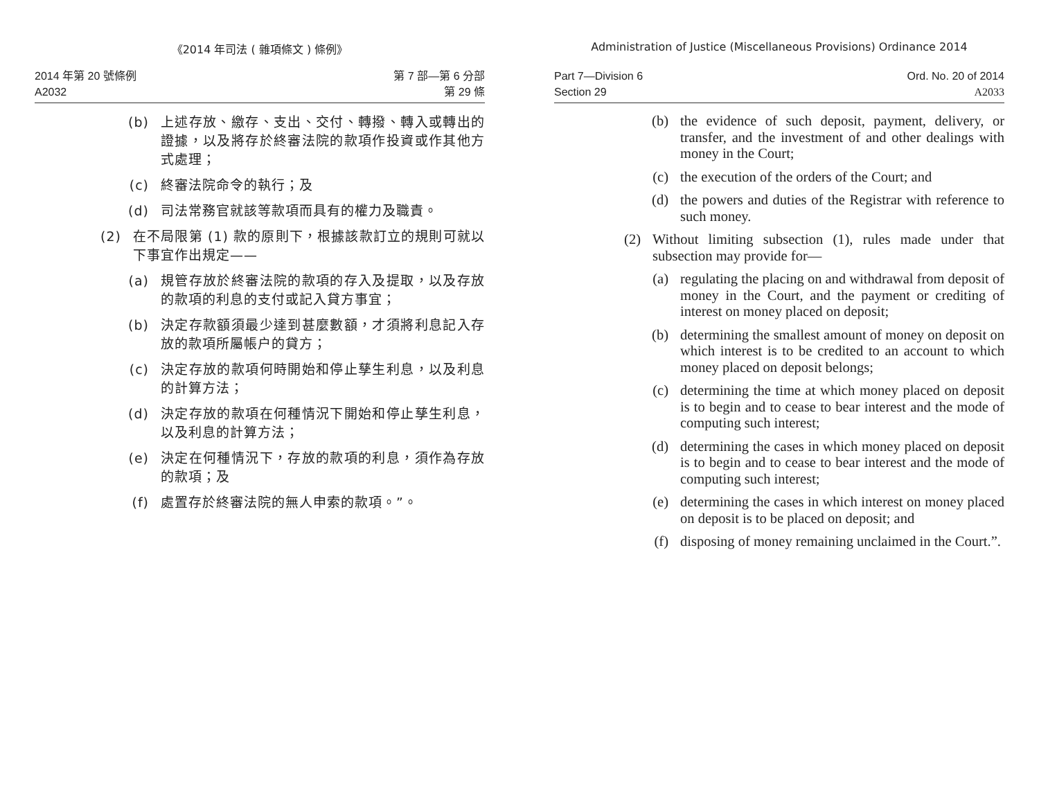《2014 年司法 ( 雜項條文 ) 條例》
2014 年第 20 號條例
A2032
第 7 部—第 6 分部
第 29 條
(b) 上述存放、繳存、支出、交付、轉撥、轉入或轉出的證據，以及將存於終審法院的款項作投資或作其他方式處理；
(c) 終審法院命令的執行；及
(d) 司法常務官就該等款項而具有的權力及職責。
(2) 在不局限第 (1) 款的原則下，根據該款訂立的規則可就以下事宜作出規定——
(a) 規管存放於終審法院的款項的存入及提取，以及存放的款項的利息的支付或記入貸方事宜；
(b) 決定存款額須最少達到甚麼數額，才須將利息記入存放的款項所屬帳户的貸方；
(c) 決定存放的款項何時開始和停止孳生利息，以及利息的計算方法；
(d) 決定存放的款項在何種情況下開始和停止孳生利息，以及利息的計算方法；
(e) 決定在何種情況下，存放的款項的利息，須作為存放的款項；及
(f) 處置存於終審法院的無人申索的款項。”。
Administration of Justice (Miscellaneous Provisions) Ordinance 2014
Part 7—Division 6
Section 29
Ord. No. 20 of 2014
A2033
(b) the evidence of such deposit, payment, delivery, or transfer, and the investment of and other dealings with money in the Court;
(c) the execution of the orders of the Court; and
(d) the powers and duties of the Registrar with reference to such money.
(2) Without limiting subsection (1), rules made under that subsection may provide for—
(a) regulating the placing on and withdrawal from deposit of money in the Court, and the payment or crediting of interest on money placed on deposit;
(b) determining the smallest amount of money on deposit on which interest is to be credited to an account to which money placed on deposit belongs;
(c) determining the time at which money placed on deposit is to begin and to cease to bear interest and the mode of computing such interest;
(d) determining the cases in which money placed on deposit is to begin and to cease to bear interest and the mode of computing such interest;
(e) determining the cases in which interest on money placed on deposit is to be placed on deposit; and
(f) disposing of money remaining unclaimed in the Court.”.